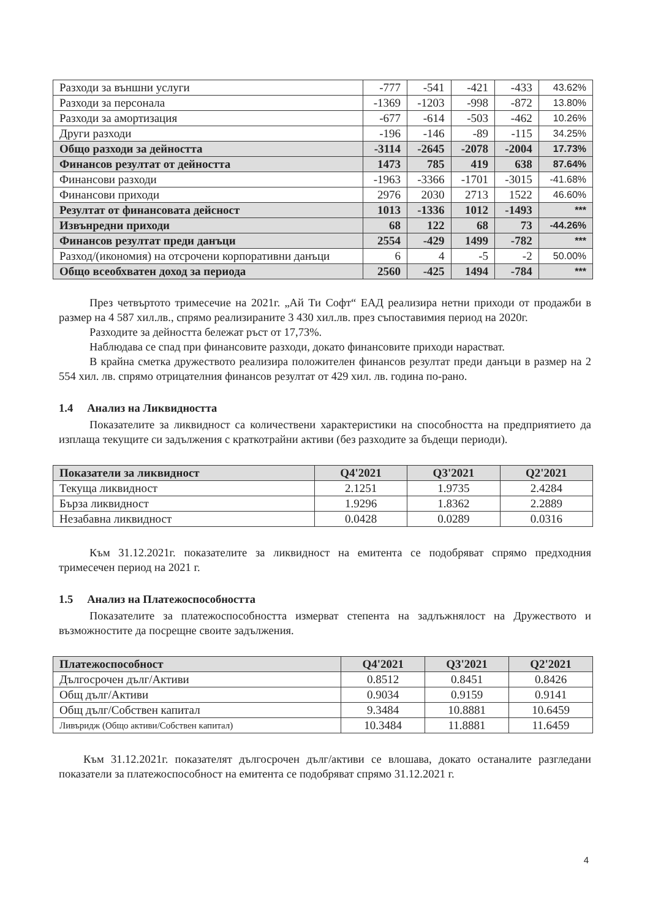| Разходи за външни услуги | -777 | -541 | -421 | -433 | 43.62% |
| Разходи за персонала | -1369 | -1203 | -998 | -872 | 13.80% |
| Разходи за амортизация | -677 | -614 | -503 | -462 | 10.26% |
| Други разходи | -196 | -146 | -89 | -115 | 34.25% |
| Общо разходи за дейността | -3114 | -2645 | -2078 | -2004 | 17.73% |
| Финансов резултат от дейността | 1473 | 785 | 419 | 638 | 87.64% |
| Финансови разходи | -1963 | -3366 | -1701 | -3015 | -41.68% |
| Финансови приходи | 2976 | 2030 | 2713 | 1522 | 46.60% |
| Резултат от финансовата дейсност | 1013 | -1336 | 1012 | -1493 | *** |
| Извънредни приходи | 68 | 122 | 68 | 73 | -44.26% |
| Финансов резултат преди данъци | 2554 | -429 | 1499 | -782 | *** |
| Разход/(икономия) на отсрочени корпоративни данъци | 6 | 4 | -5 | -2 | 50.00% |
| Общо всеобхватен доход за периода | 2560 | -425 | 1494 | -784 | *** |
През четвъртото тримесечие на 2021г. „Ай Ти Софт“ ЕАД реализира нетни приходи от продажби в размер на 4 587 хил.лв., спрямо реализираните 3 430 хил.лв. през съпоставимия период на 2020г.
Разходите за дейността бележат ръст от 17,73%.
Наблюдава се спад при финансовите разходи, докато финансовите приходи нарастват.
В крайна сметка дружеството реализира положителен финансов резултат преди данъци в размер на 2 554 хил. лв. спрямо отрицателния финансов резултат от 429 хил. лв. година по-рано.
1.4 Анализ на Ликвидността
Показателите за ликвидност са количествени характеристики на способността на предприятието да изплаща текущите си задължения с краткотрайни активи (без разходите за бъдещи периоди).
| Показатели за ликвидност | Q4'2021 | Q3'2021 | Q2'2021 |
| --- | --- | --- | --- |
| Текуща ликвидност | 2.1251 | 1.9735 | 2.4284 |
| Бърза ликвидност | 1.9296 | 1.8362 | 2.2889 |
| Незабавна ликвидност | 0.0428 | 0.0289 | 0.0316 |
Към 31.12.2021г. показателите за ликвидност на емитента се подобряват спрямо предходния тримесечен период на 2021 г.
1.5 Анализ на Платежоспособността
Показателите за платежоспособността измерват степента на задлъжнялост на Дружеството и възможностите да посрещне своите задължения.
| Платежоспособност | Q4'2021 | Q3'2021 | Q2'2021 |
| --- | --- | --- | --- |
| Дългосрочен дълг/Активи | 0.8512 | 0.8451 | 0.8426 |
| Общ дълг/Активи | 0.9034 | 0.9159 | 0.9141 |
| Общ дълг/Собствен капитал | 9.3484 | 10.8881 | 10.6459 |
| Ливъридж (Общо активи/Собствен капитал) | 10.3484 | 11.8881 | 11.6459 |
Към 31.12.2021г. показателят дългосрочен дълг/активи се влошава, докато останалите разгледани показатели за платежоспособност на емитента се подобряват спрямо 31.12.2021 г.
4